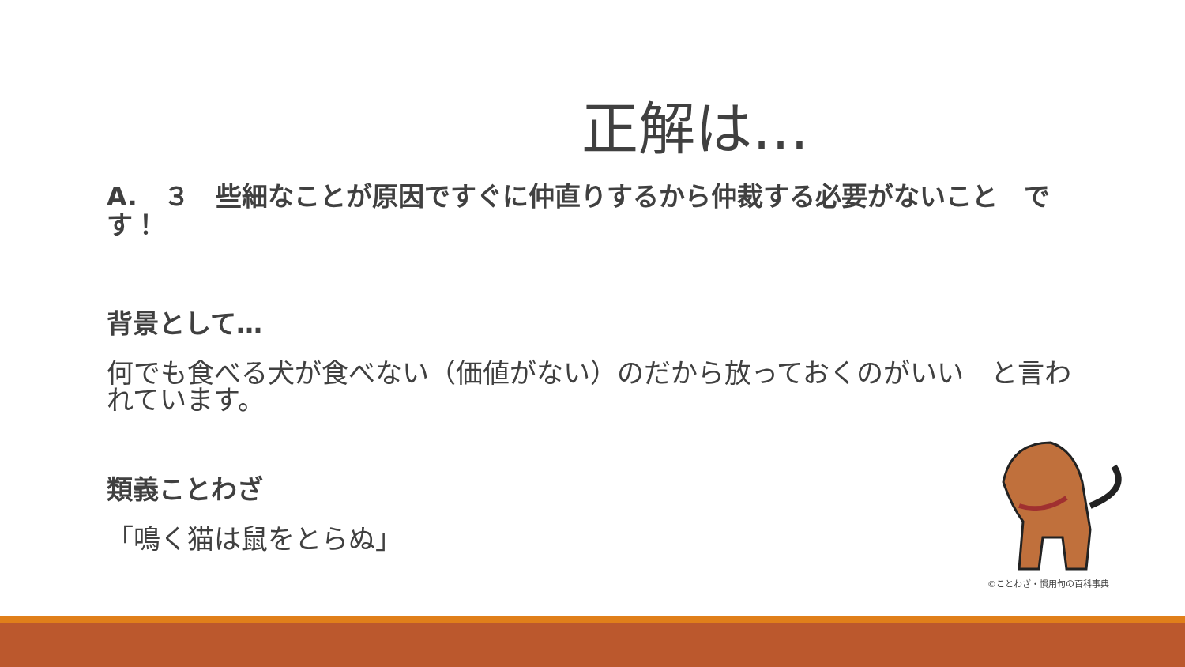正解は…
A.　３　些細なことが原因ですぐに仲直りするから仲裁する必要がないこと　です！
背景として…
何でも食べる犬が食べない（価値がない）のだから放っておくのがいい　と言われています。
類義ことわざ
「鳴く猫は鼠をとらぬ」
©ことわざ・慣用句の百科事典